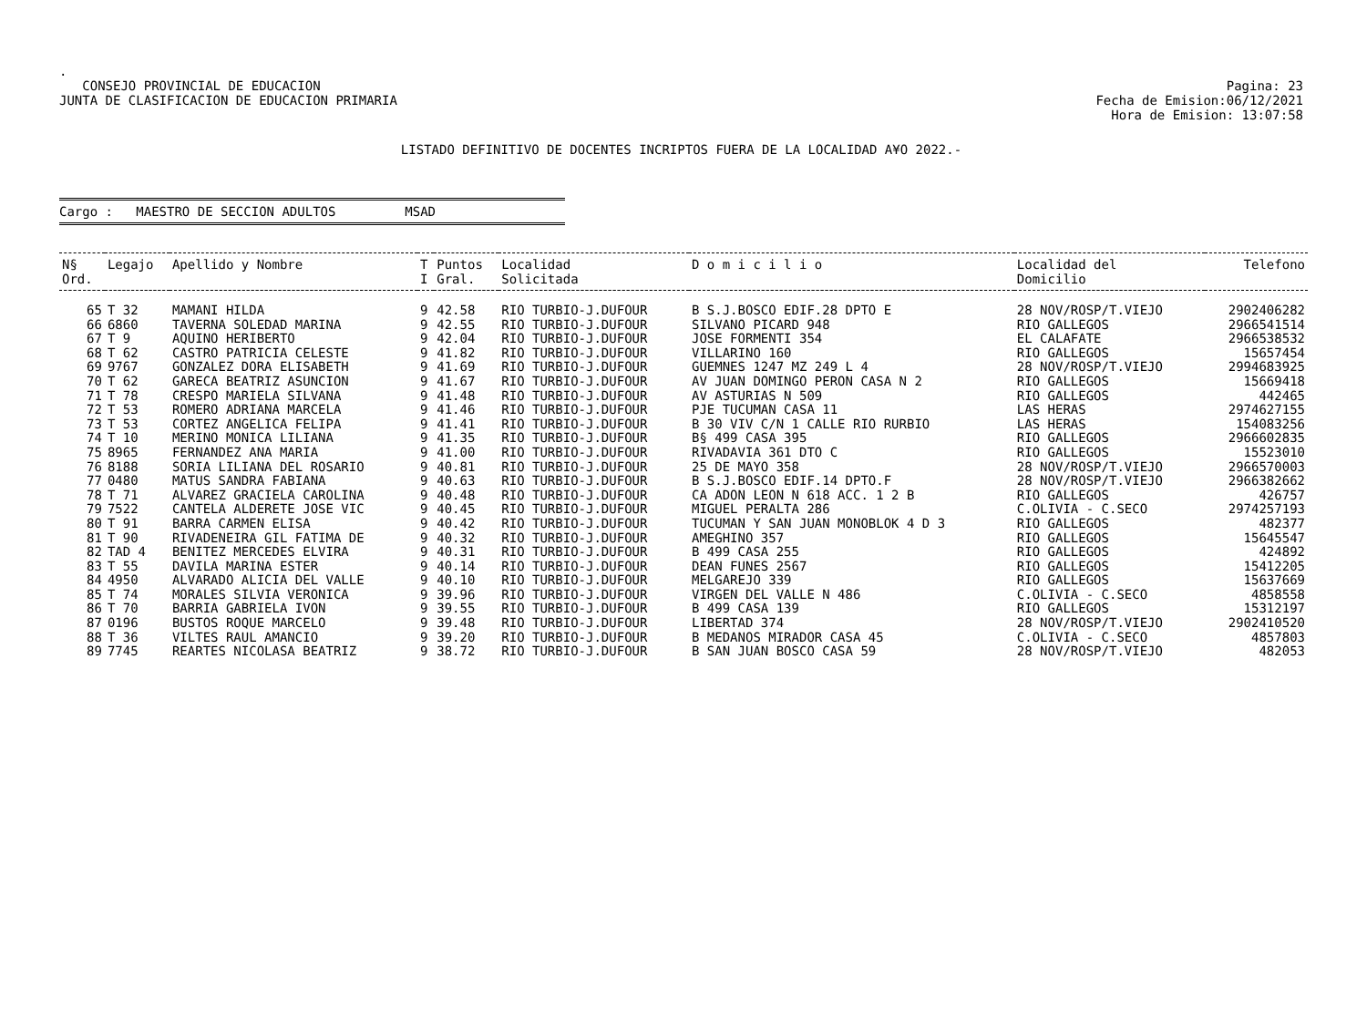.
CONSEJO PROVINCIAL DE EDUCACION
JUNTA DE CLASIFICACION DE EDUCACION PRIMARIA
Pagina: 23
Fecha de Emision:06/12/2021
Hora de Emision: 13:07:58
LISTADO DEFINITIVO DE DOCENTES INCRIPTOS FUERA DE LA LOCALIDAD A¥O 2022.-
Cargo : MAESTRO DE SECCION ADULTOS MSAD
| N§ Ord. | Legajo | Apellido y Nombre | T I | Puntos Gral. | Localidad Solicitada | D o m i c i l i o | Localidad del Domicilio | Telefono |
| --- | --- | --- | --- | --- | --- | --- | --- | --- |
| 65 | T 32 | MAMANI HILDA | 9 | 42.58 | RIO TURBIO-J.DUFOUR | B S.J.BOSCO EDIF.28 DPTO E | 28 NOV/ROSP/T.VIEJO | 2902406282 |
| 66 | 6860 | TAVERNA SOLEDAD MARINA | 9 | 42.55 | RIO TURBIO-J.DUFOUR | SILVANO PICARD 948 | RIO GALLEGOS | 2966541514 |
| 67 | T 9 | AQUINO HERIBERTO | 9 | 42.04 | RIO TURBIO-J.DUFOUR | JOSE FORMENTI 354 | EL CALAFATE | 2966538532 |
| 68 | T 62 | CASTRO PATRICIA CELESTE | 9 | 41.82 | RIO TURBIO-J.DUFOUR | VILLARINO 160 | RIO GALLEGOS | 15657454 |
| 69 | 9767 | GONZALEZ DORA ELISABETH | 9 | 41.69 | RIO TURBIO-J.DUFOUR | GUEMNES 1247 MZ 249 L 4 | 28 NOV/ROSP/T.VIEJO | 2994683925 |
| 70 | T 62 | GARECA BEATRIZ ASUNCION | 9 | 41.67 | RIO TURBIO-J.DUFOUR | AV JUAN DOMINGO PERON CASA N 2 | RIO GALLEGOS | 15669418 |
| 71 | T 78 | CRESPO MARIELA SILVANA | 9 | 41.48 | RIO TURBIO-J.DUFOUR | AV ASTURIAS N 509 | RIO GALLEGOS | 442465 |
| 72 | T 53 | ROMERO ADRIANA MARCELA | 9 | 41.46 | RIO TURBIO-J.DUFOUR | PJE TUCUMAN CASA 11 | LAS HERAS | 2974627155 |
| 73 | T 53 | CORTEZ ANGELICA FELIPA | 9 | 41.41 | RIO TURBIO-J.DUFOUR | B 30 VIV C/N 1 CALLE RIO RURBIO | LAS HERAS | 154083256 |
| 74 | T 10 | MERINO MONICA LILIANA | 9 | 41.35 | RIO TURBIO-J.DUFOUR | B§ 499 CASA 395 | RIO GALLEGOS | 2966602835 |
| 75 | 8965 | FERNANDEZ ANA MARIA | 9 | 41.00 | RIO TURBIO-J.DUFOUR | RIVADAVIA 361 DTO C | RIO GALLEGOS | 15523010 |
| 76 | 8188 | SORIA LILIANA DEL ROSARIO | 9 | 40.81 | RIO TURBIO-J.DUFOUR | 25 DE MAYO 358 | 28 NOV/ROSP/T.VIEJO | 2966570003 |
| 77 | 0480 | MATUS SANDRA FABIANA | 9 | 40.63 | RIO TURBIO-J.DUFOUR | B S.J.BOSCO EDIF.14 DPTO.F | 28 NOV/ROSP/T.VIEJO | 2966382662 |
| 78 | T 71 | ALVAREZ GRACIELA CAROLINA | 9 | 40.48 | RIO TURBIO-J.DUFOUR | CA ADON LEON N 618 ACC. 1 2 B | RIO GALLEGOS | 426757 |
| 79 | 7522 | CANTELA ALDERETE JOSE VIC | 9 | 40.45 | RIO TURBIO-J.DUFOUR | MIGUEL PERALTA 286 | C.OLIVIA - C.SECO | 2974257193 |
| 80 | T 91 | BARRA CARMEN ELISA | 9 | 40.42 | RIO TURBIO-J.DUFOUR | TUCUMAN Y SAN JUAN MONOBLOK 4 D 3 | RIO GALLEGOS | 482377 |
| 81 | T 90 | RIVADENEIRA GIL FATIMA DE | 9 | 40.32 | RIO TURBIO-J.DUFOUR | AMEGHINO 357 | RIO GALLEGOS | 15645547 |
| 82 | TAD 4 | BENITEZ MERCEDES ELVIRA | 9 | 40.31 | RIO TURBIO-J.DUFOUR | B 499 CASA 255 | RIO GALLEGOS | 424892 |
| 83 | T 55 | DAVILA MARINA ESTER | 9 | 40.14 | RIO TURBIO-J.DUFOUR | DEAN FUNES 2567 | RIO GALLEGOS | 15412205 |
| 84 | 4950 | ALVARADO ALICIA DEL VALLE | 9 | 40.10 | RIO TURBIO-J.DUFOUR | MELGAREJO 339 | RIO GALLEGOS | 15637669 |
| 85 | T 74 | MORALES SILVIA VERONICA | 9 | 39.96 | RIO TURBIO-J.DUFOUR | VIRGEN DEL VALLE N 486 | C.OLIVIA - C.SECO | 4858558 |
| 86 | T 70 | BARRIA GABRIELA IVON | 9 | 39.55 | RIO TURBIO-J.DUFOUR | B 499 CASA 139 | RIO GALLEGOS | 15312197 |
| 87 | 0196 | BUSTOS ROQUE MARCELO | 9 | 39.48 | RIO TURBIO-J.DUFOUR | LIBERTAD 374 | 28 NOV/ROSP/T.VIEJO | 2902410520 |
| 88 | T 36 | VILTES RAUL AMANCIO | 9 | 39.20 | RIO TURBIO-J.DUFOUR | B MEDANOS MIRADOR CASA 45 | C.OLIVIA - C.SECO | 4857803 |
| 89 | 7745 | REARTES NICOLASA BEATRIZ | 9 | 38.72 | RIO TURBIO-J.DUFOUR | B SAN JUAN BOSCO CASA 59 | 28 NOV/ROSP/T.VIEJO | 482053 |